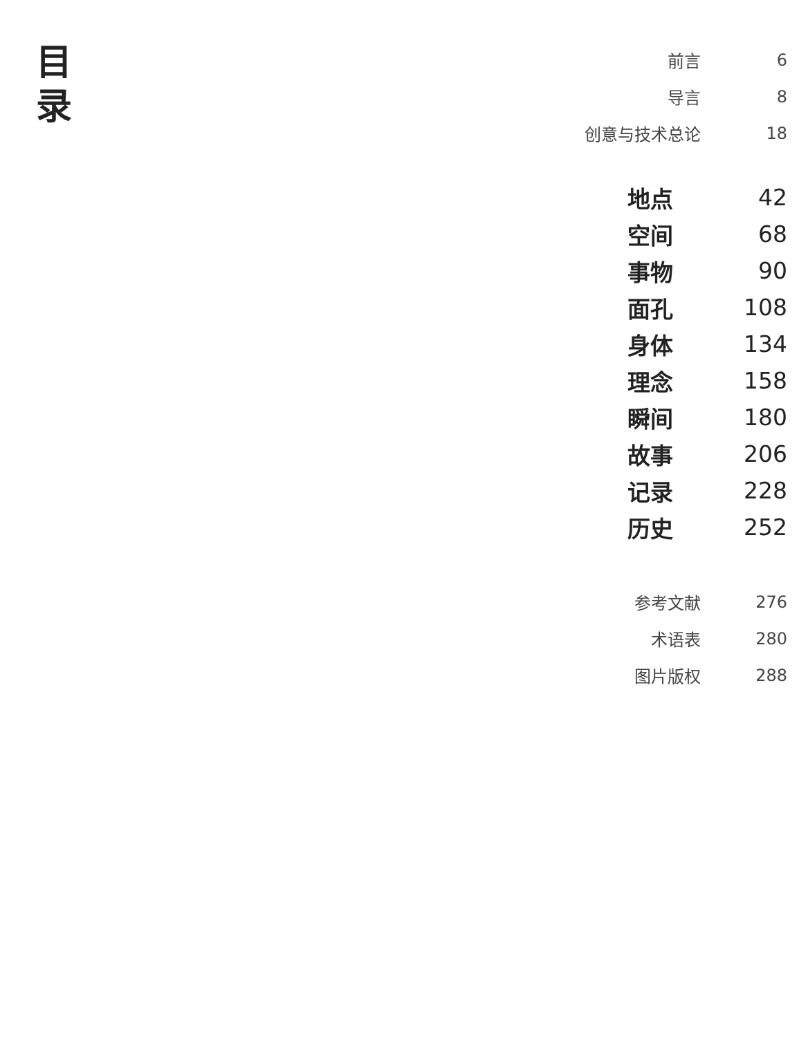目
录
前言 6
导言 8
创意与技术总论 18
地点 42
空间 68
事物 90
面孔 108
身体 134
理念 158
瞬间 180
故事 206
记录 228
历史 252
参考文献 276
术语表 280
图片版权 288